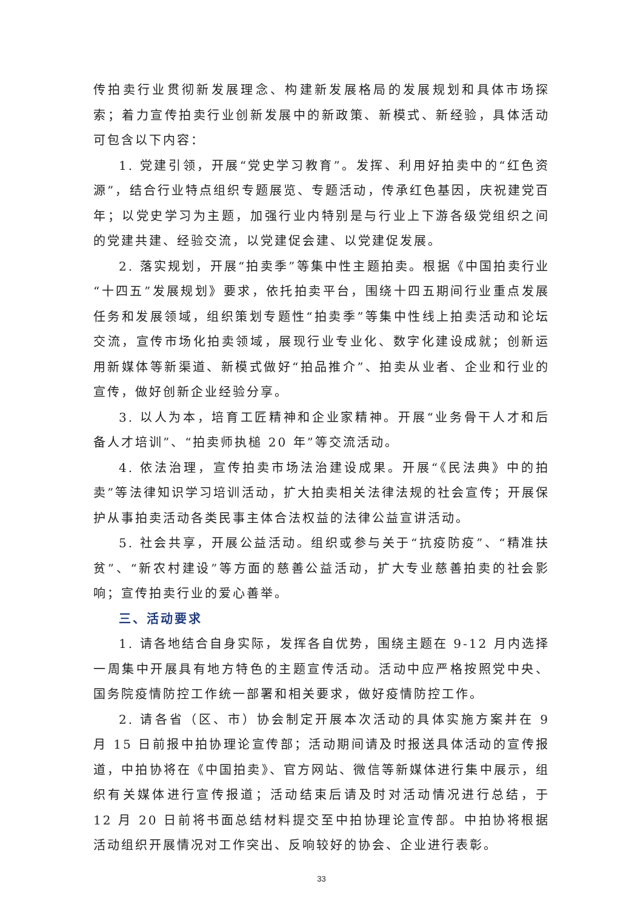传拍卖行业贯彻新发展理念、构建新发展格局的发展规划和具体市场探索；着力宣传拍卖行业创新发展中的新政策、新模式、新经验，具体活动可包含以下内容：
1. 党建引领，开展“党史学习教育”。发挥、利用好拍卖中的“红色资源”，结合行业特点组织专题展览、专题活动，传承红色基因，庆祝建党百年；以党史学习为主题，加强行业内特别是与行业上下游各级党组织之间的党建共建、经验交流，以党建促会建、以党建促发展。
2. 落实规划，开展“拍卖季”等集中性主题拍卖。根据《中国拍卖行业“十四五”发展规划》要求，依托拍卖平台，围绕十四五期间行业重点发展任务和发展领域，组织策划专题性“拍卖季”等集中性线上拍卖活动和论坛交流，宣传市场化拍卖领域，展现行业专业化、数字化建设成就；创新运用新媒体等新渠道、新模式做好“拍品推介”、拍卖从业者、企业和行业的宣传，做好创新企业经验分享。
3. 以人为本，培育工匠精神和企业家精神。开展“业务骨干人才和后备人才培训”、“拍卖师执槌 20 年”等交流活动。
4. 依法治理，宣传拍卖市场法治建设成果。开展“《民法典》中的拍卖”等法律知识学习培训活动，扩大拍卖相关法律法规的社会宣传；开展保护从事拍卖活动各类民事主体合法权益的法律公益宣讲活动。
5. 社会共享，开展公益活动。组织或参与关于“抗疫防疫”、“精准扶贫”、“新农村建设”等方面的慈善公益活动，扩大专业慈善拍卖的社会影响；宣传拍卖行业的爱心善举。
三、活动要求
1. 请各地结合自身实际，发挥各自优势，围绕主题在 9-12 月内选择一周集中开展具有地方特色的主题宣传活动。活动中应严格按照党中央、国务院疫情防控工作统一部署和相关要求，做好疫情防控工作。
2. 请各省（区、市）协会制定开展本次活动的具体实施方案并在 9 月 15 日前报中拍协理论宣传部；活动期间请及时报送具体活动的宣传报道，中拍协将在《中国拍卖》、官方网站、微信等新媒体进行集中展示，组织有关媒体进行宣传报道；活动结束后请及时对活动情况进行总结，于 12 月 20 日前将书面总结材料提交至中拍协理论宣传部。中拍协将根据活动组织开展情况对工作突出、反响较好的协会、企业进行表彰。
33